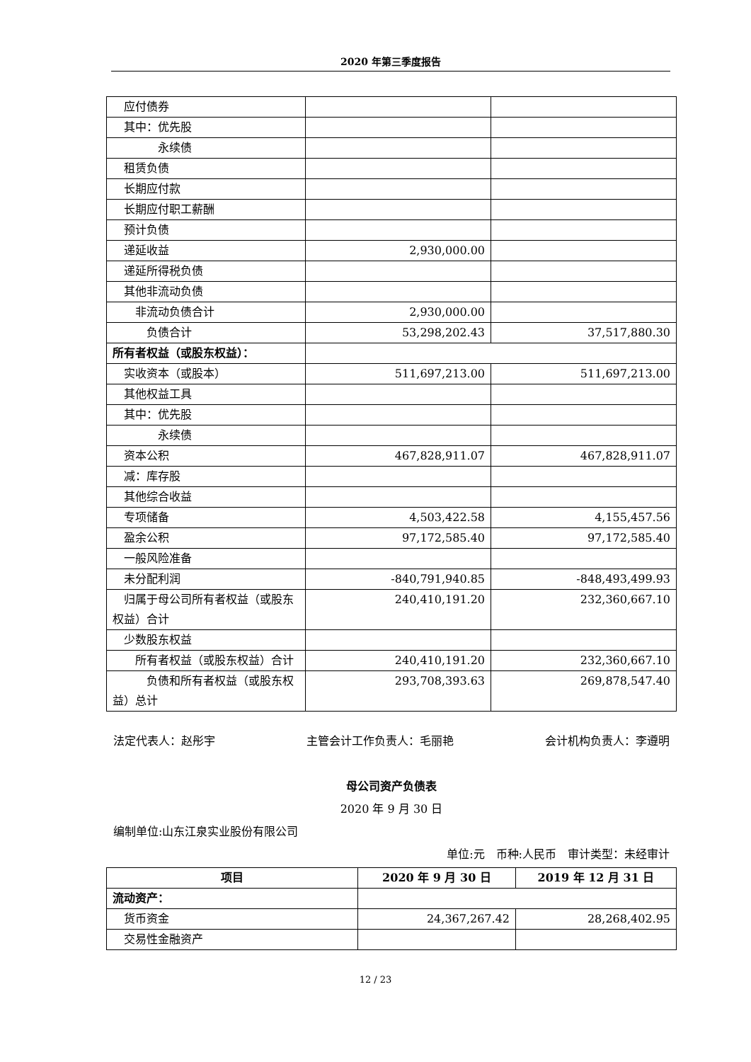2020 年第三季度报告
| 应付债券 | | |
| 其中：优先股 | | |
| 永续债 | | |
| 租赁负债 | | |
| 长期应付款 | | |
| 长期应付职工薪酬 | | |
| 预计负债 | | |
| 递延收益 | 2,930,000.00 | |
| 递延所得税负债 | | |
| 其他非流动负债 | | |
| 非流动负债合计 | 2,930,000.00 | |
| 负债合计 | 53,298,202.43 | 37,517,880.30 |
| 所有者权益（或股东权益）： | | |
| 实收资本（或股本） | 511,697,213.00 | 511,697,213.00 |
| 其他权益工具 | | |
| 其中：优先股 | | |
| 永续债 | | |
| 资本公积 | 467,828,911.07 | 467,828,911.07 |
| 减：库存股 | | |
| 其他综合收益 | | |
| 专项储备 | 4,503,422.58 | 4,155,457.56 |
| 盈余公积 | 97,172,585.40 | 97,172,585.40 |
| 一般风险准备 | | |
| 未分配利润 | -840,791,940.85 | -848,493,499.93 |
| 归属于母公司所有者权益（或股东权益）合计 | 240,410,191.20 | 232,360,667.10 |
| 少数股东权益 | | |
| 所有者权益（或股东权益）合计 | 240,410,191.20 | 232,360,667.10 |
| 负债和所有者权益（或股东权益）总计 | 293,708,393.63 | 269,878,547.40 |
法定代表人：赵彤宇 主管会计工作负责人：毛丽艳 会计机构负责人：李遵明
母公司资产负债表
2020 年 9 月 30 日
编制单位:山东江泉实业股份有限公司
单位:元 币种:人民币 审计类型：未经审计
| 项目 | 2020 年 9 月 30 日 | 2019 年 12 月 31 日 |
| --- | --- | --- |
| 流动资产： | | |
| 货币资金 | 24,367,267.42 | 28,268,402.95 |
| 交易性金融资产 | | |
12 / 23